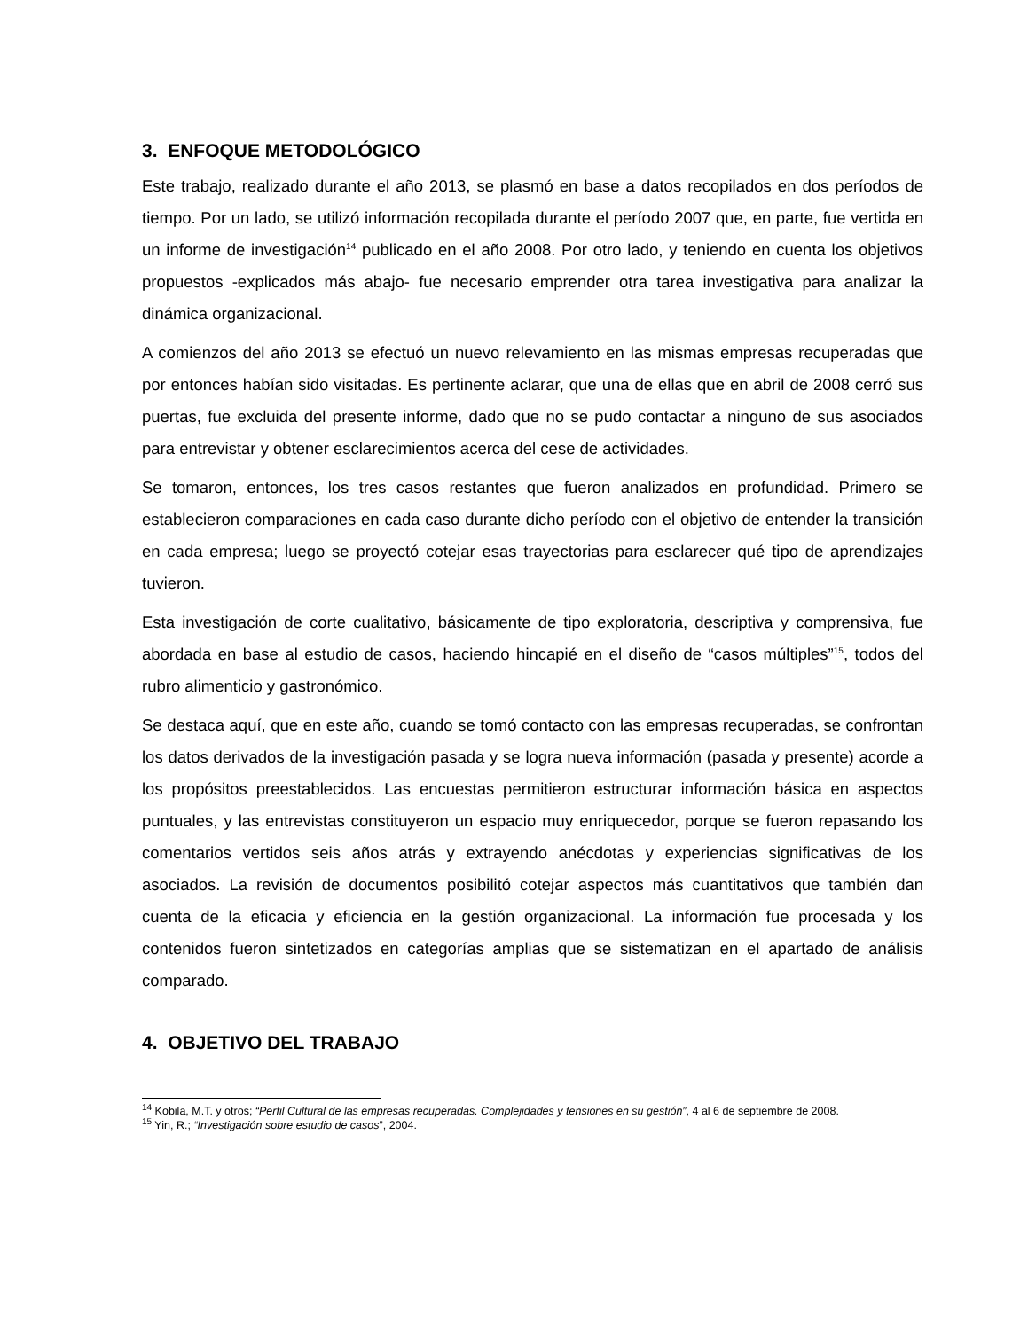3. ENFOQUE METODOLÓGICO
Este trabajo, realizado durante el año 2013, se plasmó en base a datos recopilados en dos períodos de tiempo. Por un lado, se utilizó información recopilada durante el período 2007 que, en parte, fue vertida en un informe de investigación<sup>14</sup> publicado en el año 2008. Por otro lado, y teniendo en cuenta los objetivos propuestos -explicados más abajo- fue necesario emprender otra tarea investigativa para analizar la dinámica organizacional.
A comienzos del año 2013 se efectuó un nuevo relevamiento en las mismas empresas recuperadas que por entonces habían sido visitadas. Es pertinente aclarar, que una de ellas que en abril de 2008 cerró sus puertas, fue excluida del presente informe, dado que no se pudo contactar a ninguno de sus asociados para entrevistar y obtener esclarecimientos acerca del cese de actividades.
Se tomaron, entonces, los tres casos restantes que fueron analizados en profundidad. Primero se establecieron comparaciones en cada caso durante dicho período con el objetivo de entender la transición en cada empresa; luego se proyectó cotejar esas trayectorias para esclarecer qué tipo de aprendizajes tuvieron.
Esta investigación de corte cualitativo, básicamente de tipo exploratoria, descriptiva y comprensiva, fue abordada en base al estudio de casos, haciendo hincapié en el diseño de “casos múltiples”<sup>15</sup>, todos del rubro alimenticio y gastronómico.
Se destaca aquí, que en este año, cuando se tomó contacto con las empresas recuperadas, se confrontan los datos derivados de la investigación pasada y se logra nueva información (pasada y presente) acorde a los propósitos preestablecidos. Las encuestas permitieron estructurar información básica en aspectos puntuales, y las entrevistas constituyeron un espacio muy enriquecedor, porque se fueron repasando los comentarios vertidos seis años atrás y extrayendo anécdotas y experiencias significativas de los asociados. La revisión de documentos posibilitó cotejar aspectos más cuantitativos que también dan cuenta de la eficacia y eficiencia en la gestión organizacional. La información fue procesada y los contenidos fueron sintetizados en categorías amplias que se sistematizan en el apartado de análisis comparado.
4. OBJETIVO DEL TRABAJO
<sup>14</sup> Kobila, M.T. y otros; “Perfil Cultural de las empresas recuperadas. Complejidades y tensiones en su gestión”, 4 al 6 de septiembre de 2008.
<sup>15</sup> Yin, R.; “Investigación sobre estudio de casos”, 2004.